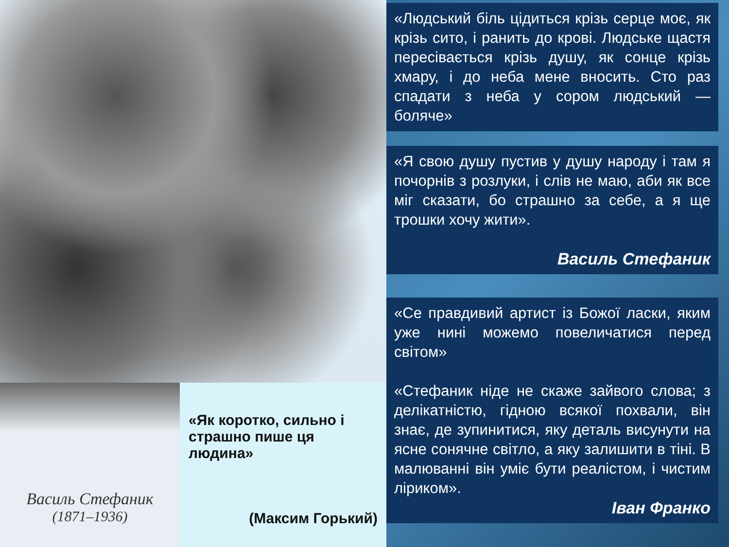Василь Стефаник
(1871–1936)
«Як коротко, сильно і страшно пише ця людина»
(Максим Горький)
«Людський біль цідиться крізь серце моє, як крізь сито, і ранить до крові. Людське щастя пересівається крізь душу, як сонце крізь хмару, і до неба мене вносить. Сто раз спадати з неба у сором людський — боляче»
«Я свою душу пустив у душу народу і там я почорнів з розлуки, і слів не маю, аби як все міг сказати, бо страшно за себе, а я ще трошки хочу жити».
Василь Стефаник
«Се правдивий артист із Божої ласки, яким уже нині можемо повеличатися перед світом»
«Стефаник ніде не скаже зайвого слова; з делікатністю, гідною всякої похвали, він знає, де зупинитися, яку деталь висунути на ясне сонячне світло, а яку залишити в тіні. В малюванні він уміє бути реалістом, і чистим ліриком».
Іван Франко